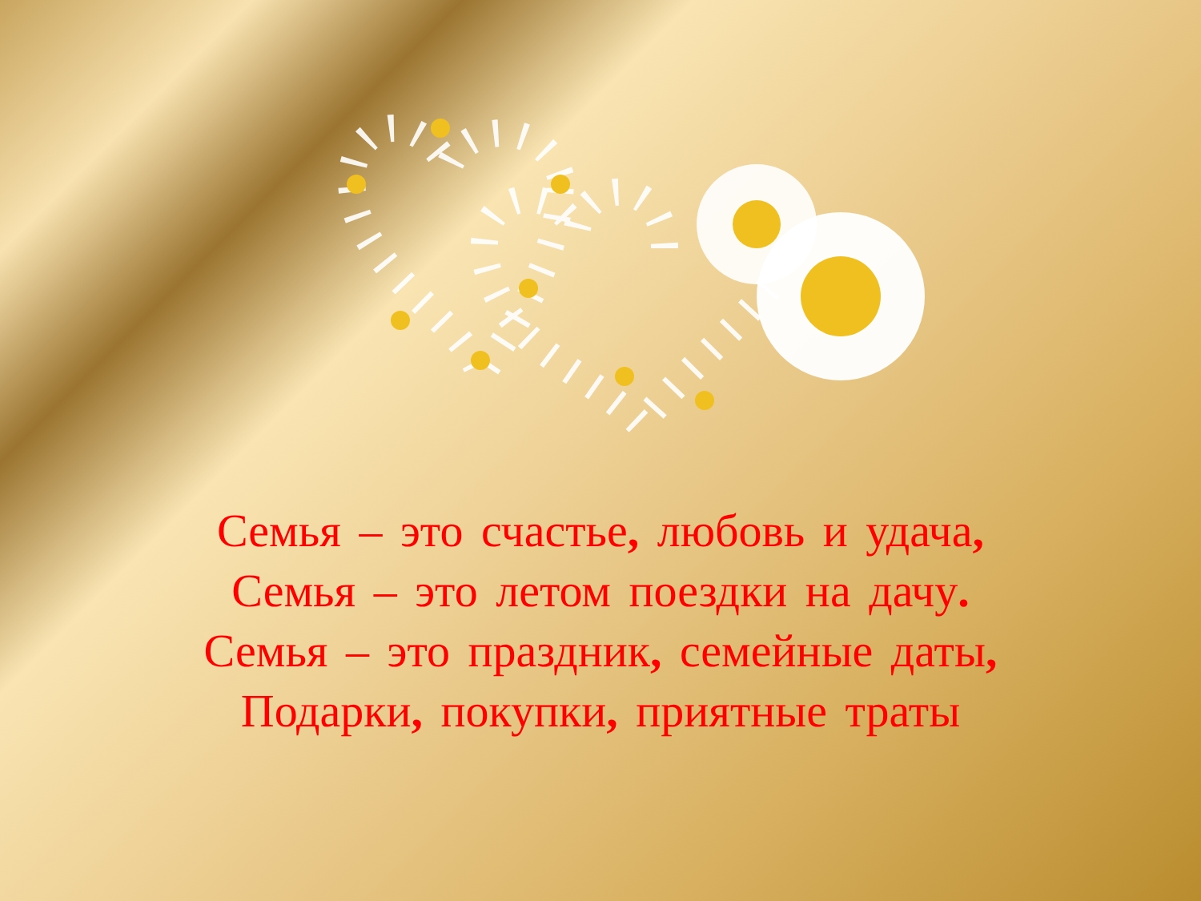Семья – это счастье, любовь и удача,
Семья – это летом поездки на дачу.
Семья – это праздник, семейные даты,
Подарки, покупки, приятные траты